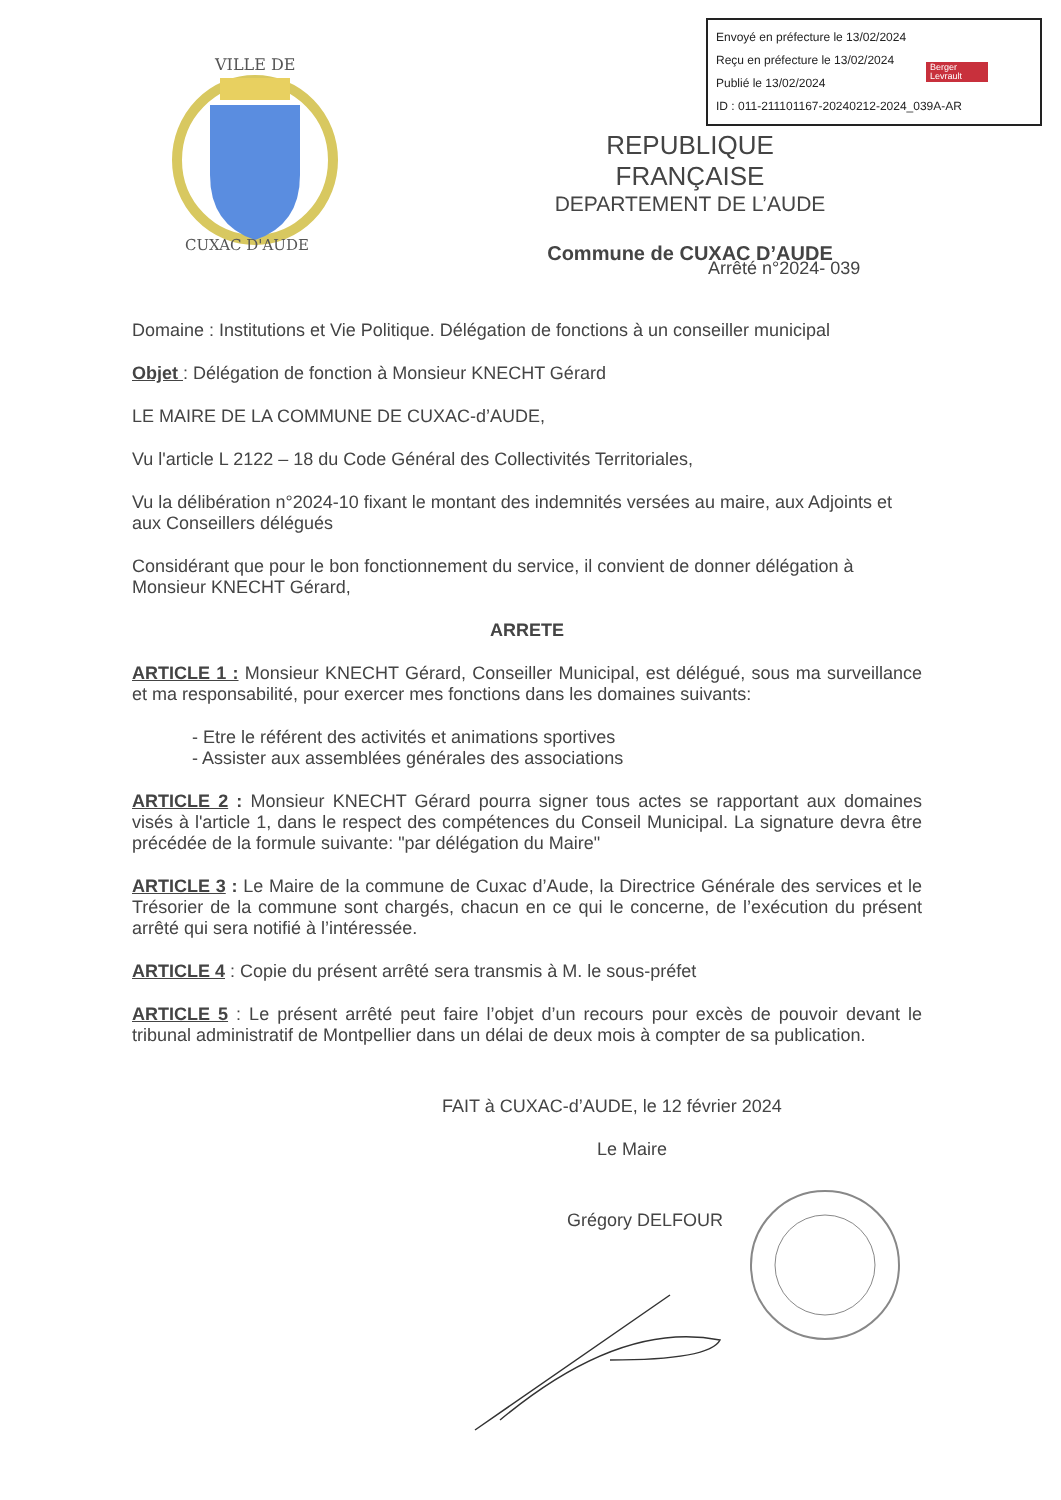Envoyé en préfecture le 13/02/2024
Reçu en préfecture le 13/02/2024
Publié le 13/02/2024
ID : 011-211101167-20240212-2024_039A-AR
Berger
Levrault
VILLE DE
CUXAC D'AUDE
REPUBLIQUE FRANÇAISE
DEPARTEMENT DE L’AUDE
Commune de CUXAC D’AUDE
Arrêté n°2024- 039
Domaine : Institutions et Vie Politique. Délégation de fonctions à un conseiller municipal
Objet : Délégation de fonction à Monsieur KNECHT Gérard
LE MAIRE DE LA COMMUNE DE CUXAC-d’AUDE,
Vu l'article L 2122 – 18 du Code Général des Collectivités Territoriales,
Vu la délibération n°2024-10 fixant le montant des indemnités versées au maire, aux Adjoints et aux Conseillers délégués
Considérant que pour le bon fonctionnement du service, il convient de donner délégation à Monsieur KNECHT Gérard,
ARRETE
ARTICLE 1 : Monsieur KNECHT Gérard, Conseiller Municipal, est délégué, sous ma surveillance et ma responsabilité, pour exercer mes fonctions dans les domaines suivants:
- Etre le référent des activités et animations sportives
- Assister aux assemblées générales des associations
ARTICLE 2 : Monsieur KNECHT Gérard pourra signer tous actes se rapportant aux domaines visés à l'article 1, dans le respect des compétences du Conseil Municipal. La signature devra être précédée de la formule suivante: "par délégation du Maire"
ARTICLE 3 : Le Maire de la commune de Cuxac d’Aude, la Directrice Générale des services et le Trésorier de la commune sont chargés, chacun en ce qui le concerne, de l’exécution du présent arrêté qui sera notifié à l’intéressée.
ARTICLE 4 : Copie du présent arrêté sera transmis à M. le sous-préfet
ARTICLE 5 : Le présent arrêté peut faire l’objet d’un recours pour excès de pouvoir devant le tribunal administratif de Montpellier dans un délai de deux mois à compter de sa publication.
FAIT à CUXAC-d’AUDE, le 12 février 2024
Le Maire
Grégory DELFOUR